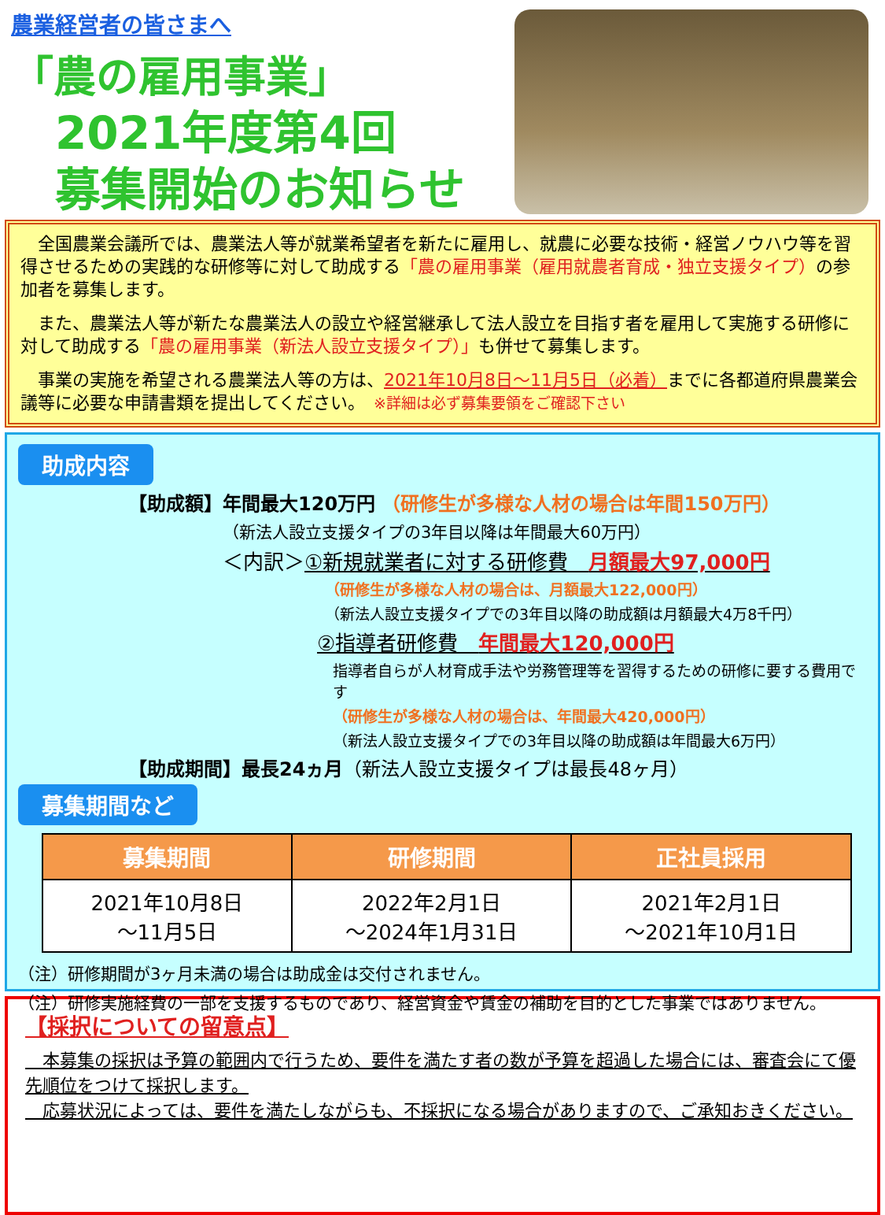農業経営者の皆さまへ
「農の雇用事業」
2021年度第4回
募集開始のお知らせ
　全国農業会議所では、農業法人等が就業希望者を新たに雇用し、就農に必要な技術・経営ノウハウ等を習得させるための実践的な研修等に対して助成する「農の雇用事業（雇用就農者育成・独立支援タイプ）の参加者を募集します。
　また、農業法人等が新たな農業法人の設立や経営継承して法人設立を目指す者を雇用して実施する研修に対して助成する「農の雇用事業（新法人設立支援タイプ）」も併せて募集します。
　事業の実施を希望される農業法人等の方は、2021年10月8日～11月5日（必着）までに各都道府県農業会議等に必要な申請書類を提出してください。　※詳細は必ず募集要領をご確認下さい
助成内容
【助成額】年間最大120万円 （研修生が多様な人材の場合は年間150万円）
（新法人設立支援タイプの3年目以降は年間最大60万円）
＜内訳＞①新規就業者に対する研修費　月額最大97,000円
（研修生が多様な人材の場合は、月額最大122,000円）
（新法人設立支援タイプでの3年目以降の助成額は月額最大4万8千円）
②指導者研修費　年間最大120,000円
指導者自らが人材育成手法や労務管理等を習得するための研修に要する費用です
（研修生が多様な人材の場合は、年間最大420,000円）
（新法人設立支援タイプでの3年目以降の助成額は年間最大6万円）
【助成期間】最長24ヵ月（新法人設立支援タイプは最長48ヶ月）
募集期間など
| 募集期間 | 研修期間 | 正社員採用 |
| --- | --- | --- |
| 2021年10月8日 ～11月5日 | 2022年2月1日 ～2024年1月31日 | 2021年2月1日 ～2021年10月1日 |
（注）研修期間が3ヶ月未満の場合は助成金は交付されません。
（注）研修実施経費の一部を支援するものであり、経営資金や賃金の補助を目的とした事業ではありません。
【採択についての留意点】
　本募集の採択は予算の範囲内で行うため、要件を満たす者の数が予算を超過した場合には、審査会にて優先順位をつけて採択します。
　応募状況によっては、要件を満たしながらも、不採択になる場合がありますので、ご承知おきください。